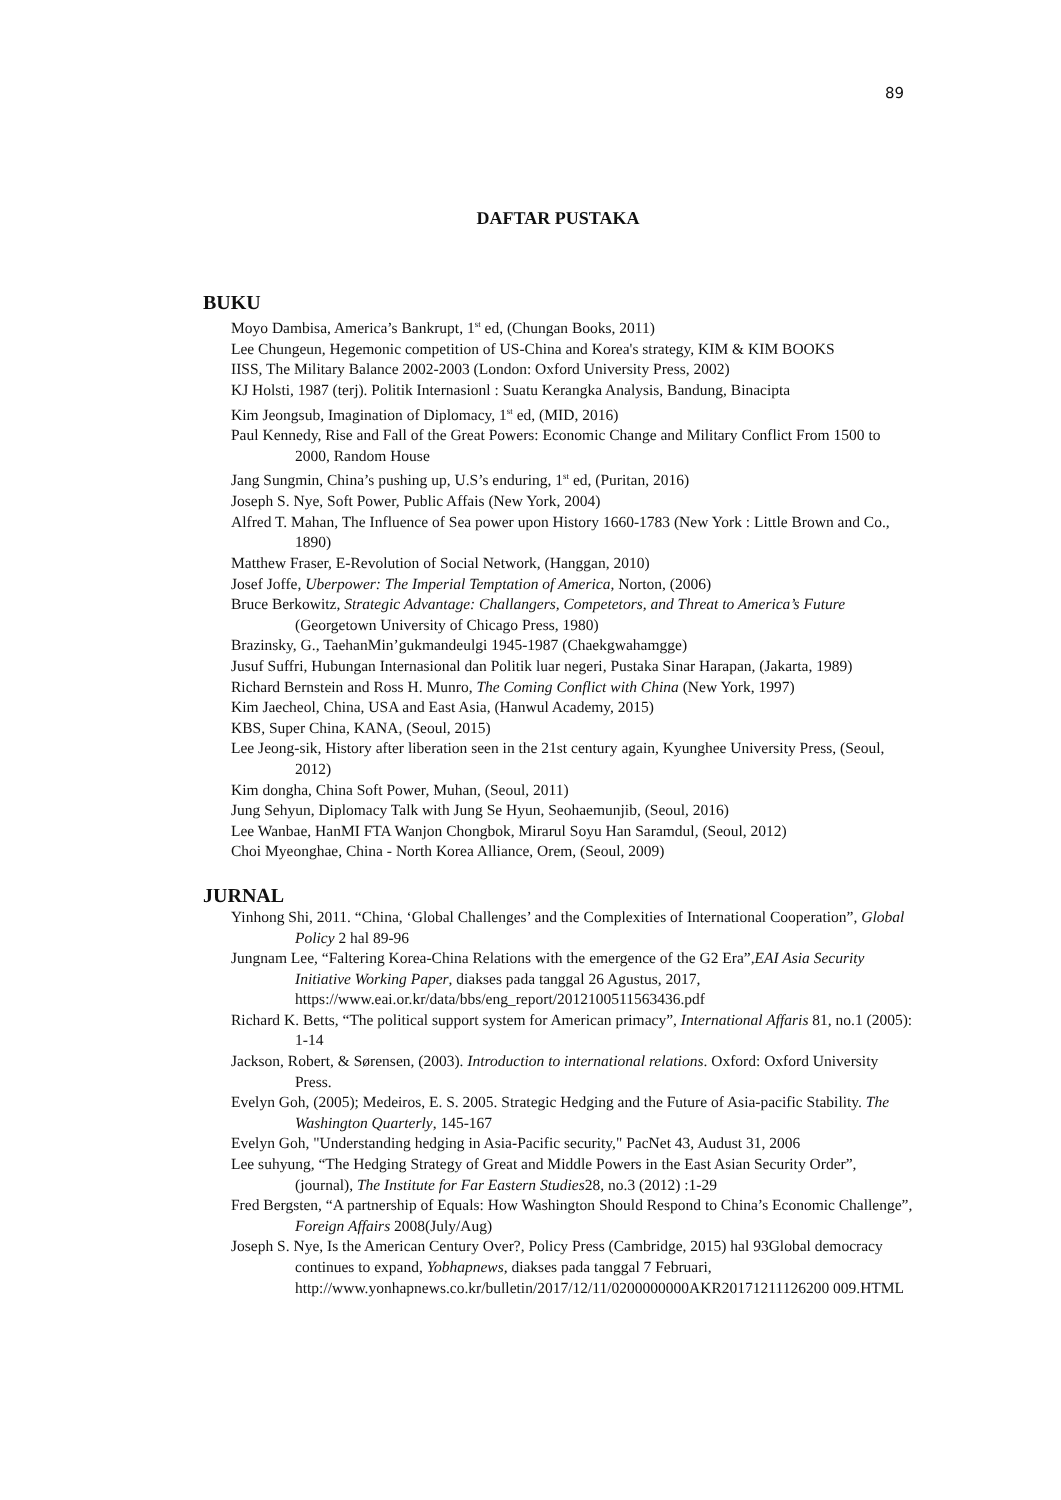89
DAFTAR PUSTAKA
BUKU
Moyo Dambisa, America’s Bankrupt, 1<sup>st</sup> ed, (Chungan Books, 2011)
Lee Chungeun, Hegemonic competition of US-China and Korea's strategy, KIM & KIM BOOKS
IISS, The Military Balance 2002-2003 (London: Oxford University Press, 2002)
KJ Holsti, 1987 (terj). Politik Internasionl : Suatu Kerangka Analysis, Bandung, Binacipta
Kim Jeongsub, Imagination of Diplomacy, 1<sup>st</sup> ed, (MID, 2016)
Paul Kennedy, Rise and Fall of the Great Powers: Economic Change and Military Conflict From 1500 to 2000, Random House
Jang Sungmin, China’s pushing up, U.S’s enduring, 1<sup>st</sup> ed, (Puritan, 2016)
Joseph S. Nye, Soft Power, Public Affais (New York, 2004)
Alfred T. Mahan, The Influence of Sea power upon History 1660-1783 (New York : Little Brown and Co., 1890)
Matthew Fraser, E-Revolution of Social Network, (Hanggan, 2010)
Josef Joffe, Uberpower: The Imperial Temptation of America, Norton, (2006)
Bruce Berkowitz, Strategic Advantage: Challangers, Competetors, and Threat to America’s Future (Georgetown University of Chicago Press, 1980)
Brazinsky, G., TaehanMin’gukmandeulgi 1945-1987 (Chaekgwahamgge)
Jusuf Suffri, Hubungan Internasional dan Politik luar negeri, Pustaka Sinar Harapan, (Jakarta, 1989)
Richard Bernstein and Ross H. Munro, The Coming Conflict with China (New York, 1997)
Kim Jaecheol, China, USA and East Asia, (Hanwul Academy, 2015)
KBS, Super China, KANA, (Seoul, 2015)
Lee Jeong-sik, History after liberation seen in the 21st century again, Kyunghee University Press, (Seoul, 2012)
Kim dongha, China Soft Power, Muhan, (Seoul, 2011)
Jung Sehyun, Diplomacy Talk with Jung Se Hyun, Seohaemunjib, (Seoul, 2016)
Lee Wanbae, HanMI FTA Wanjon Chongbok, Mirarul Soyu Han Saramdul, (Seoul, 2012)
Choi Myeonghae, China - North Korea Alliance, Orem, (Seoul, 2009)
JURNAL
Yinhong Shi, 2011. “China, ‘Global Challenges’ and the Complexities of International Cooperation”, Global Policy 2 hal 89-96
Jungnam Lee, “Faltering Korea-China Relations with the emergence of the G2 Era”,EAI Asia Security Initiative Working Paper, diakses pada tanggal 26 Agustus, 2017, https://www.eai.or.kr/data/bbs/eng_report/2012100511563436.pdf
Richard K. Betts, “The political support system for American primacy”, International Affaris 81, no.1 (2005): 1-14
Jackson, Robert, & Sørensen, (2003). Introduction to international relations. Oxford: Oxford University Press.
Evelyn Goh, (2005); Medeiros, E. S. 2005. Strategic Hedging and the Future of Asia-pacific Stability. The Washington Quarterly, 145-167
Evelyn Goh, "Understanding hedging in Asia-Pacific security," PacNet 43, Audust 31, 2006
Lee suhyung, “The Hedging Strategy of Great and Middle Powers in the East Asian Security Order”, (journal), The Institute for Far Eastern Studies28, no.3 (2012) :1-29
Fred Bergsten, “A partnership of Equals: How Washington Should Respond to China’s Economic Challenge”, Foreign Affairs 2008(July/Aug)
Joseph S. Nye, Is the American Century Over?, Policy Press (Cambridge, 2015) hal 93Global democracy continues to expand, Yobhapnews, diakses pada tanggal 7 Februari, http://www.yonhapnews.co.kr/bulletin/2017/12/11/0200000000AKR20171211126200 009.HTML